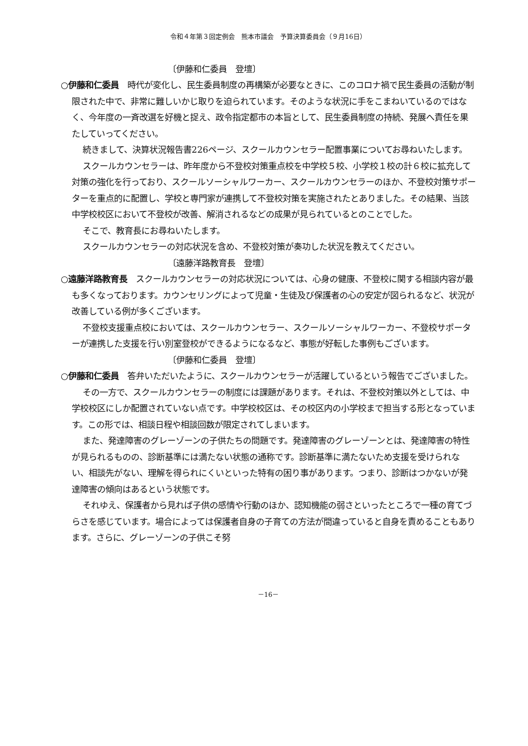令和４年第３回定例会　熊本市議会　予算決算委員会（９月16日）
〔伊藤和仁委員　登壇〕
○伊藤和仁委員　時代が変化し、民生委員制度の再構築が必要なときに、このコロナ禍で民生委員の活動が制限された中で、非常に難しいかじ取りを迫られています。そのような状況に手をこまねいているのではなく、今年度の一斉改選を好機と捉え、政令指定都市の本旨として、民生委員制度の持続、発展へ責任を果たしていってください。
続きまして、決算状況報告書226ページ、スクールカウンセラー配置事業についてお尋ねいたします。
スクールカウンセラーは、昨年度から不登校対策重点校を中学校５校、小学校１校の計６校に拡充して対策の強化を行っており、スクールソーシャルワーカー、スクールカウンセラーのほか、不登校対策サポーターを重点的に配置し、学校と専門家が連携して不登校対策を実施されたとありました。その結果、当該中学校校区において不登校が改善、解消されるなどの成果が見られているとのことでした。
そこで、教育長にお尋ねいたします。
スクールカウンセラーの対応状況を含め、不登校対策が奏功した状況を教えてください。
〔遠藤洋路教育長　登壇〕
○遠藤洋路教育長　スクールカウンセラーの対応状況については、心身の健康、不登校に関する相談内容が最も多くなっております。カウンセリングによって児童・生徒及び保護者の心の安定が図られるなど、状況が改善している例が多くございます。
不登校支援重点校においては、スクールカウンセラー、スクールソーシャルワーカー、不登校サポーターが連携した支援を行い別室登校ができるようになるなど、事態が好転した事例もございます。
〔伊藤和仁委員　登壇〕
○伊藤和仁委員　答弁いただいたように、スクールカウンセラーが活躍しているという報告でございました。
その一方で、スクールカウンセラーの制度には課題があります。それは、不登校対策以外としては、中学校校区にしか配置されていない点です。中学校校区は、その校区内の小学校まで担当する形となっています。この形では、相談日程や相談回数が限定されてしまいます。
また、発達障害のグレーゾーンの子供たちの問題です。発達障害のグレーゾーンとは、発達障害の特性が見られるものの、診断基準には満たない状態の通称です。診断基準に満たないため支援を受けられない、相談先がない、理解を得られにくいといった特有の困り事があります。つまり、診断はつかないが発達障害の傾向はあるという状態です。
それゆえ、保護者から見れば子供の感情や行動のほか、認知機能の弱さといったところで一種の育てづらさを感じています。場合によっては保護者自身の子育ての方法が間違っていると自身を責めることもあります。さらに、グレーゾーンの子供こそ努
－16－